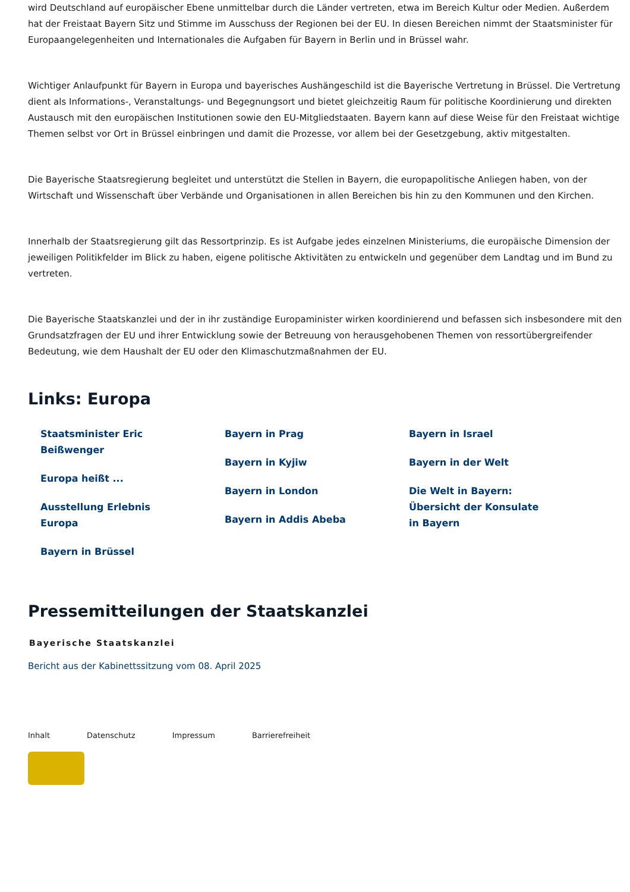wird Deutschland auf europäischer Ebene unmittelbar durch die Länder vertreten, etwa im Bereich Kultur oder Medien. Außerdem hat der Freistaat Bayern Sitz und Stimme im Ausschuss der Regionen bei der EU. In diesen Bereichen nimmt der Staatsminister für Europaangelegenheiten und Internationales die Aufgaben für Bayern in Berlin und in Brüssel wahr.
Wichtiger Anlaufpunkt für Bayern in Europa und bayerisches Aushängeschild ist die Bayerische Vertretung in Brüssel. Die Vertretung dient als Informations-, Veranstaltungs- und Begegnungsort und bietet gleichzeitig Raum für politische Koordinierung und direkten Austausch mit den europäischen Institutionen sowie den EU-Mitgliedstaaten. Bayern kann auf diese Weise für den Freistaat wichtige Themen selbst vor Ort in Brüssel einbringen und damit die Prozesse, vor allem bei der Gesetzgebung, aktiv mitgestalten.
Die Bayerische Staatsregierung begleitet und unterstützt die Stellen in Bayern, die europapolitische Anliegen haben, von der Wirtschaft und Wissenschaft über Verbände und Organisationen in allen Bereichen bis hin zu den Kommunen und den Kirchen.
Innerhalb der Staatsregierung gilt das Ressortprinzip. Es ist Aufgabe jedes einzelnen Ministeriums, die europäische Dimension der jeweiligen Politikfelder im Blick zu haben, eigene politische Aktivitäten zu entwickeln und gegenüber dem Landtag und im Bund zu vertreten.
Die Bayerische Staatskanzlei und der in ihr zuständige Europaminister wirken koordinierend und befassen sich insbesondere mit den Grundsatzfragen der EU und ihrer Entwicklung sowie der Betreuung von herausgehobenen Themen von ressortübergreifender Bedeutung, wie dem Haushalt der EU oder den Klimaschutzmaßnahmen der EU.
Links: Europa
Staatsminister Eric Beißwenger
Europa heißt ...
Ausstellung Erlebnis Europa
Bayern in Brüssel
Bayern in Prag
Bayern in Kyjiw
Bayern in London
Bayern in Addis Abeba
Bayern in Israel
Bayern in der Welt
Die Welt in Bayern: Übersicht der Konsulate in Bayern
Pressemitteilungen der Staatskanzlei
Bayerische Staatskanzlei
Bericht aus der Kabinettssitzung vom 08. April 2025
Inhalt Datenschutz Impressum Barrierefreiheit